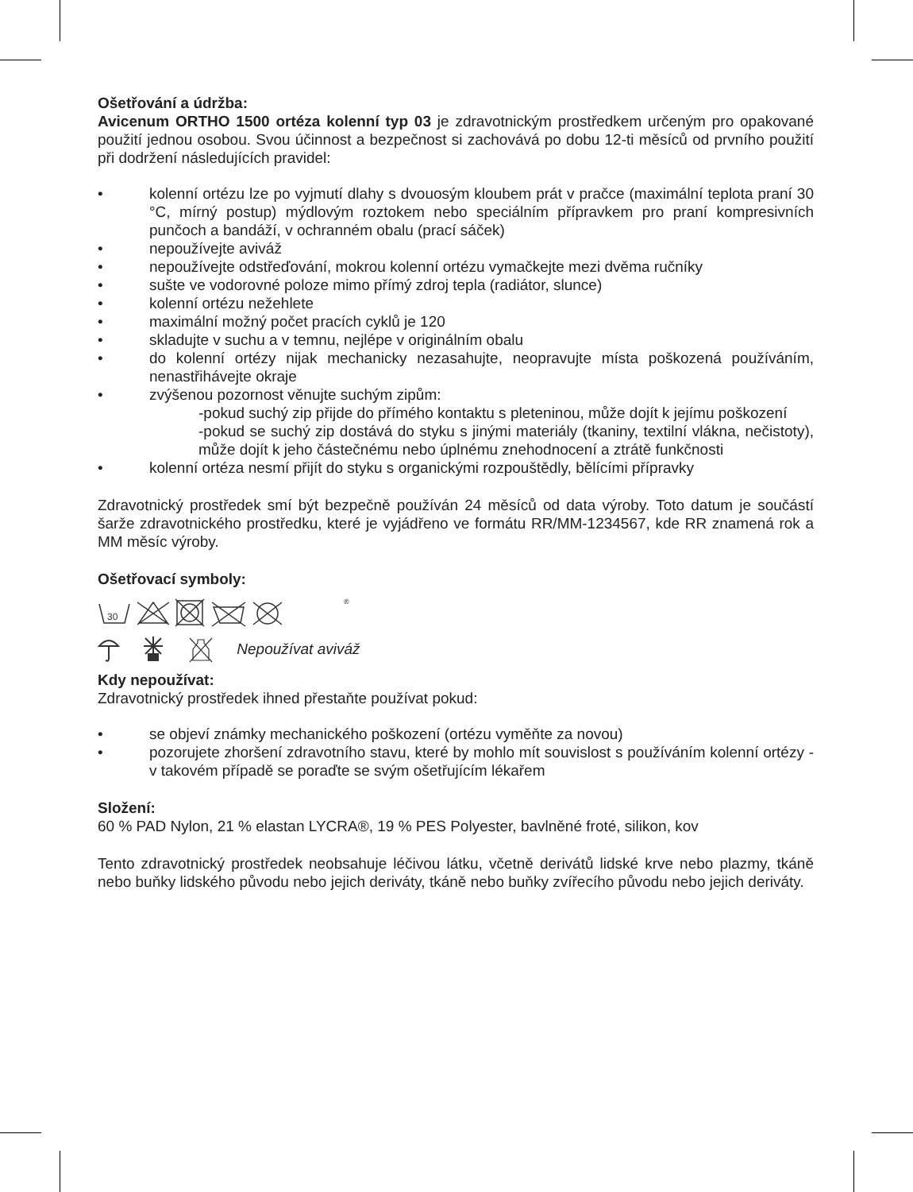Ošetřování a údržba:
Avicenum ORTHO 1500 ortéza kolenní typ 03 je zdravotnickým prostředkem určeným pro opakované použití jednou osobou. Svou účinnost a bezpečnost si zachovává po dobu 12-ti měsíců od prvního použití při dodržení následujících pravidel:
• kolenní ortézu lze po vyjmutí dlahy s dvouosým kloubem prát v pračce (maximální teplota praní 30 °C, mírný postup) mýdlovým roztokem nebo speciálním přípravkem pro praní kompresivních punčoch a bandáží, v ochranném obalu (prací sáček)
• nepoužívejte aviváž
• nepoužívejte odstřeďování, mokrou kolenní ortézu vymačkejte mezi dvěma ručníky
• sušte ve vodorovné poloze mimo přímý zdroj tepla (radiátor, slunce)
• kolenní ortézu nežehlete
• maximální možný počet pracích cyklů je 120
• skladujte v suchu a v temnu, nejlépe v originálním obalu
• do kolenní ortézy nijak mechanicky nezasahujte, neopravujte místa poškozená používáním, nenastřihávejte okraje
• zvýšenou pozornost věnujte suchým zipům:
-pokud suchý zip přijde do přímého kontaktu s pleteninou, může dojít k jejímu poškození
-pokud se suchý zip dostává do styku s jinými materiály (tkaniny, textilní vlákna, nečistoty), může dojít k jeho částečnému nebo úplnému znehodnocení a ztrátě funkčnosti
• kolenní ortéza nesmí přijít do styku s organickými rozpouštědly, bělícími přípravky
Zdravotnický prostředek smí být bezpečně používán 24 měsíců od data výroby. Toto datum je součástí šarže zdravotnického prostředku, které je vyjádřeno ve formátu RR/MM-1234567, kde RR znamená rok a MM měsíc výroby.
Ošetřovací symboly:
30
®
Nepoužívat aviváž
Kdy nepoužívat:
Zdravotnický prostředek ihned přestaňte používat pokud:
• se objeví známky mechanického poškození (ortézu vyměňte za novou)
• pozorujete zhoršení zdravotního stavu, které by mohlo mít souvislost s používáním kolenní ortézy - v takovém případě se poraďte se svým ošetřujícím lékařem
Složení:
60 % PAD Nylon, 21 % elastan LYCRA®, 19 % PES Polyester, bavlněné froté, silikon, kov
Tento zdravotnický prostředek neobsahuje léčivou látku, včetně derivátů lidské krve nebo plazmy, tkáně nebo buňky lidského původu nebo jejich deriváty, tkáně nebo buňky zvířecího původu nebo jejich deriváty.